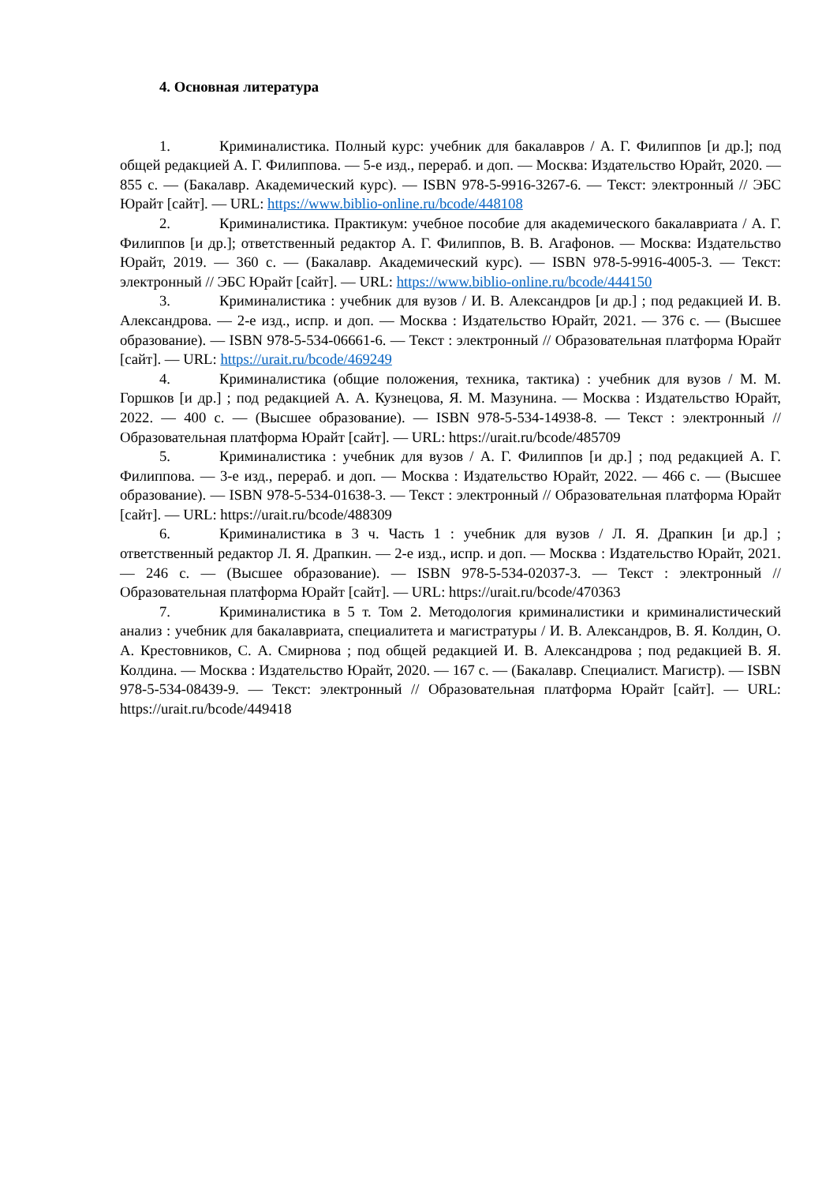4. Основная литература
1. Криминалистика. Полный курс: учебник для бакалавров / А. Г. Филиппов [и др.]; под общей редакцией А. Г. Филиппова. — 5-е изд., перераб. и доп. — Москва: Издательство Юрайт, 2020. — 855 с. — (Бакалавр. Академический курс). — ISBN 978-5-9916-3267-6. — Текст: электронный // ЭБС Юрайт [сайт]. — URL: https://www.biblio-online.ru/bcode/448108
2. Криминалистика. Практикум: учебное пособие для академического бакалавриата / А. Г. Филиппов [и др.]; ответственный редактор А. Г. Филиппов, В. В. Агафонов. — Москва: Издательство Юрайт, 2019. — 360 с. — (Бакалавр. Академический курс). — ISBN 978-5-9916-4005-3. — Текст: электронный // ЭБС Юрайт [сайт]. — URL: https://www.biblio-online.ru/bcode/444150
3. Криминалистика : учебник для вузов / И. В. Александров [и др.] ; под редакцией И. В. Александрова. — 2-е изд., испр. и доп. — Москва : Издательство Юрайт, 2021. — 376 с. — (Высшее образование). — ISBN 978-5-534-06661-6. — Текст : электронный // Образовательная платформа Юрайт [сайт]. — URL: https://urait.ru/bcode/469249
4. Криминалистика (общие положения, техника, тактика) : учебник для вузов / М. М. Горшков [и др.] ; под редакцией А. А. Кузнецова, Я. М. Мазунина. — Москва : Издательство Юрайт, 2022. — 400 с. — (Высшее образование). — ISBN 978-5-534-14938-8. — Текст : электронный // Образовательная платформа Юрайт [сайт]. — URL: https://urait.ru/bcode/485709
5. Криминалистика : учебник для вузов / А. Г. Филиппов [и др.] ; под редакцией А. Г. Филиппова. — 3-е изд., перераб. и доп. — Москва : Издательство Юрайт, 2022. — 466 с. — (Высшее образование). — ISBN 978-5-534-01638-3. — Текст : электронный // Образовательная платформа Юрайт [сайт]. — URL: https://urait.ru/bcode/488309
6. Криминалистика в 3 ч. Часть 1 : учебник для вузов / Л. Я. Драпкин [и др.] ; ответственный редактор Л. Я. Драпкин. — 2-е изд., испр. и доп. — Москва : Издательство Юрайт, 2021. — 246 с. — (Высшее образование). — ISBN 978-5-534-02037-3. — Текст : электронный // Образовательная платформа Юрайт [сайт]. — URL: https://urait.ru/bcode/470363
7. Криминалистика в 5 т. Том 2. Методология криминалистики и криминалистический анализ : учебник для бакалавриата, специалитета и магистратуры / И. В. Александров, В. Я. Колдин, О. А. Крестовников, С. А. Смирнова ; под общей редакцией И. В. Александрова ; под редакцией В. Я. Колдина. — Москва : Издательство Юрайт, 2020. — 167 с. — (Бакалавр. Специалист. Магистр). — ISBN 978-5-534-08439-9. — Текст: электронный // Образовательная платформа Юрайт [сайт]. — URL: https://urait.ru/bcode/449418